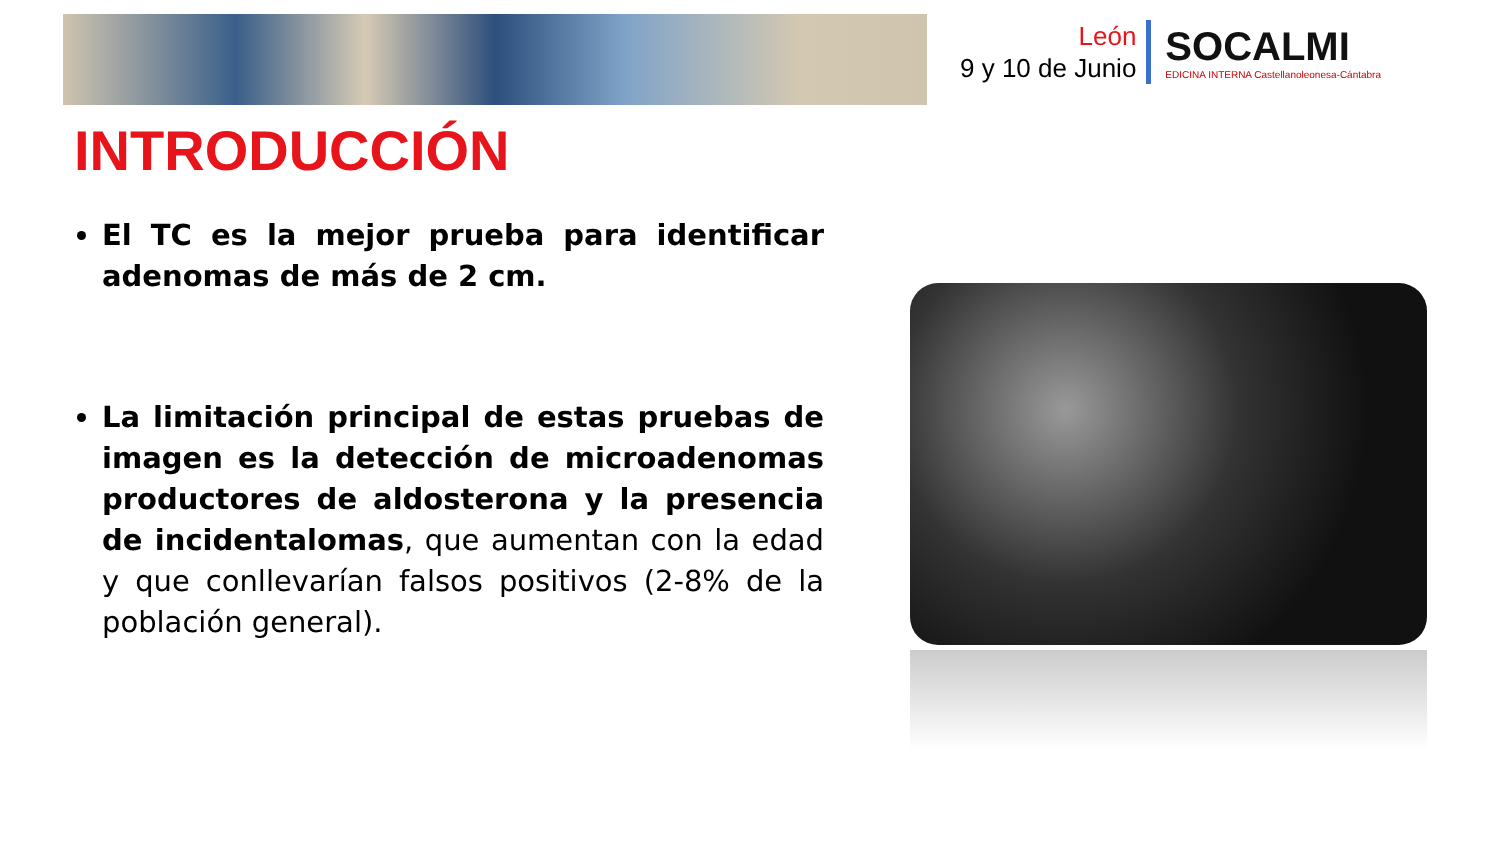León
9 y 10 de Junio
SOCALMI
EDICINA INTERNA Castellanoleonesa-Cántabra
INTRODUCCIÓN
El TC es la mejor prueba para identificar adenomas de más de 2 cm.
La limitación principal de estas pruebas de imagen es la detección de microadenomas productores de aldosterona y la presencia de incidentalomas, que aumentan con la edad y que conllevarían falsos positivos (2-8% de la población general).